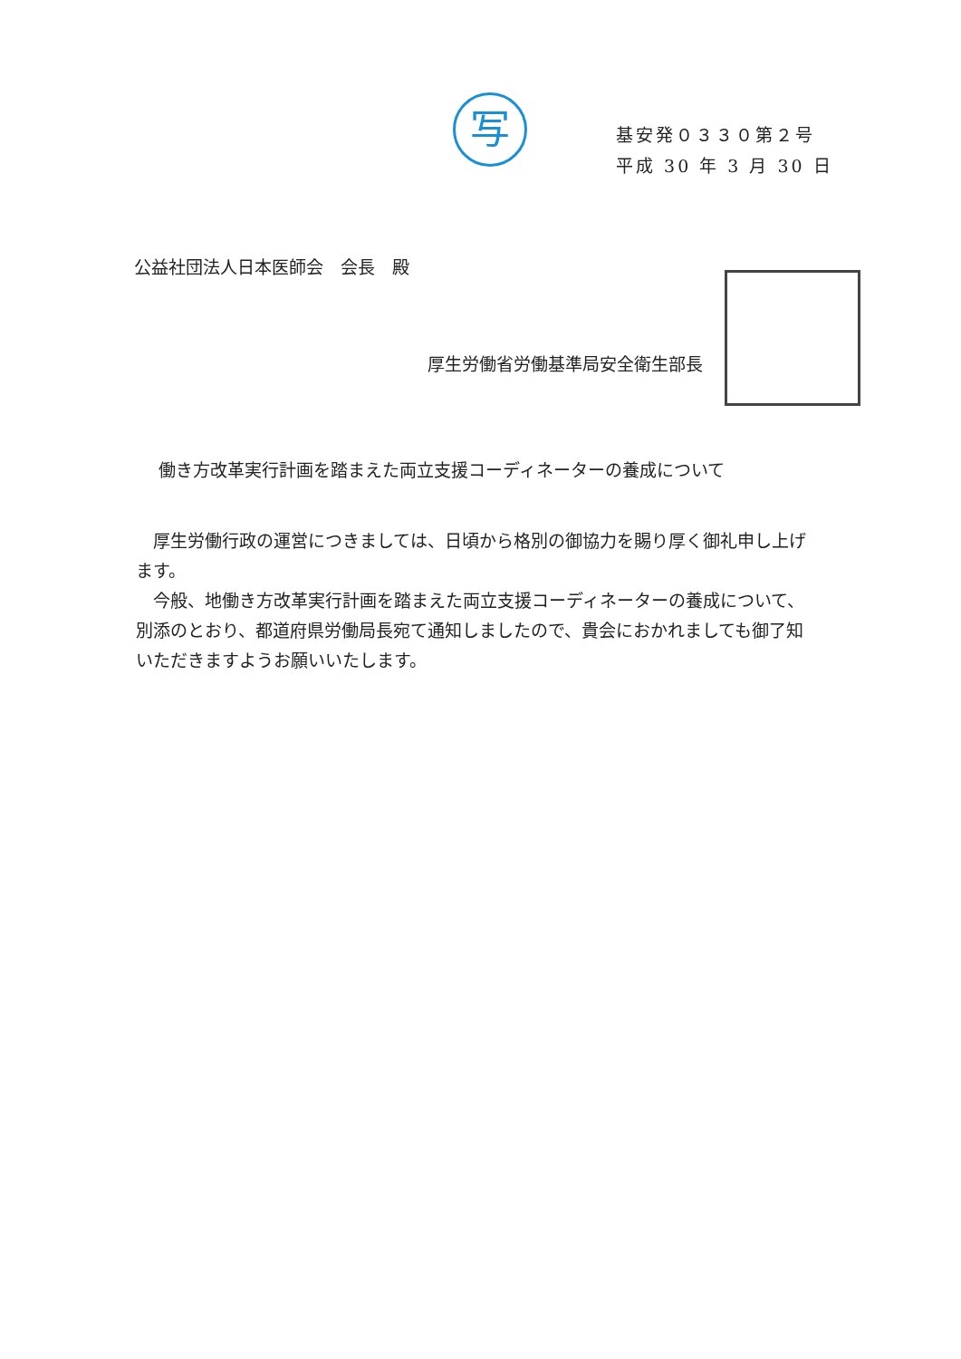写
基安発０３３０第２号
平成 30 年 3 月 30 日
公益社団法人日本医師会　会長　殿
厚生労働省労働基準局安全衛生部長
働き方改革実行計画を踏まえた両立支援コーディネーターの養成について
厚生労働行政の運営につきましては、日頃から格別の御協力を賜り厚く御礼申し上げます。
今般、地働き方改革実行計画を踏まえた両立支援コーディネーターの養成について、別添のとおり、都道府県労働局長宛て通知しましたので、貴会におかれましても御了知いただきますようお願いいたします。